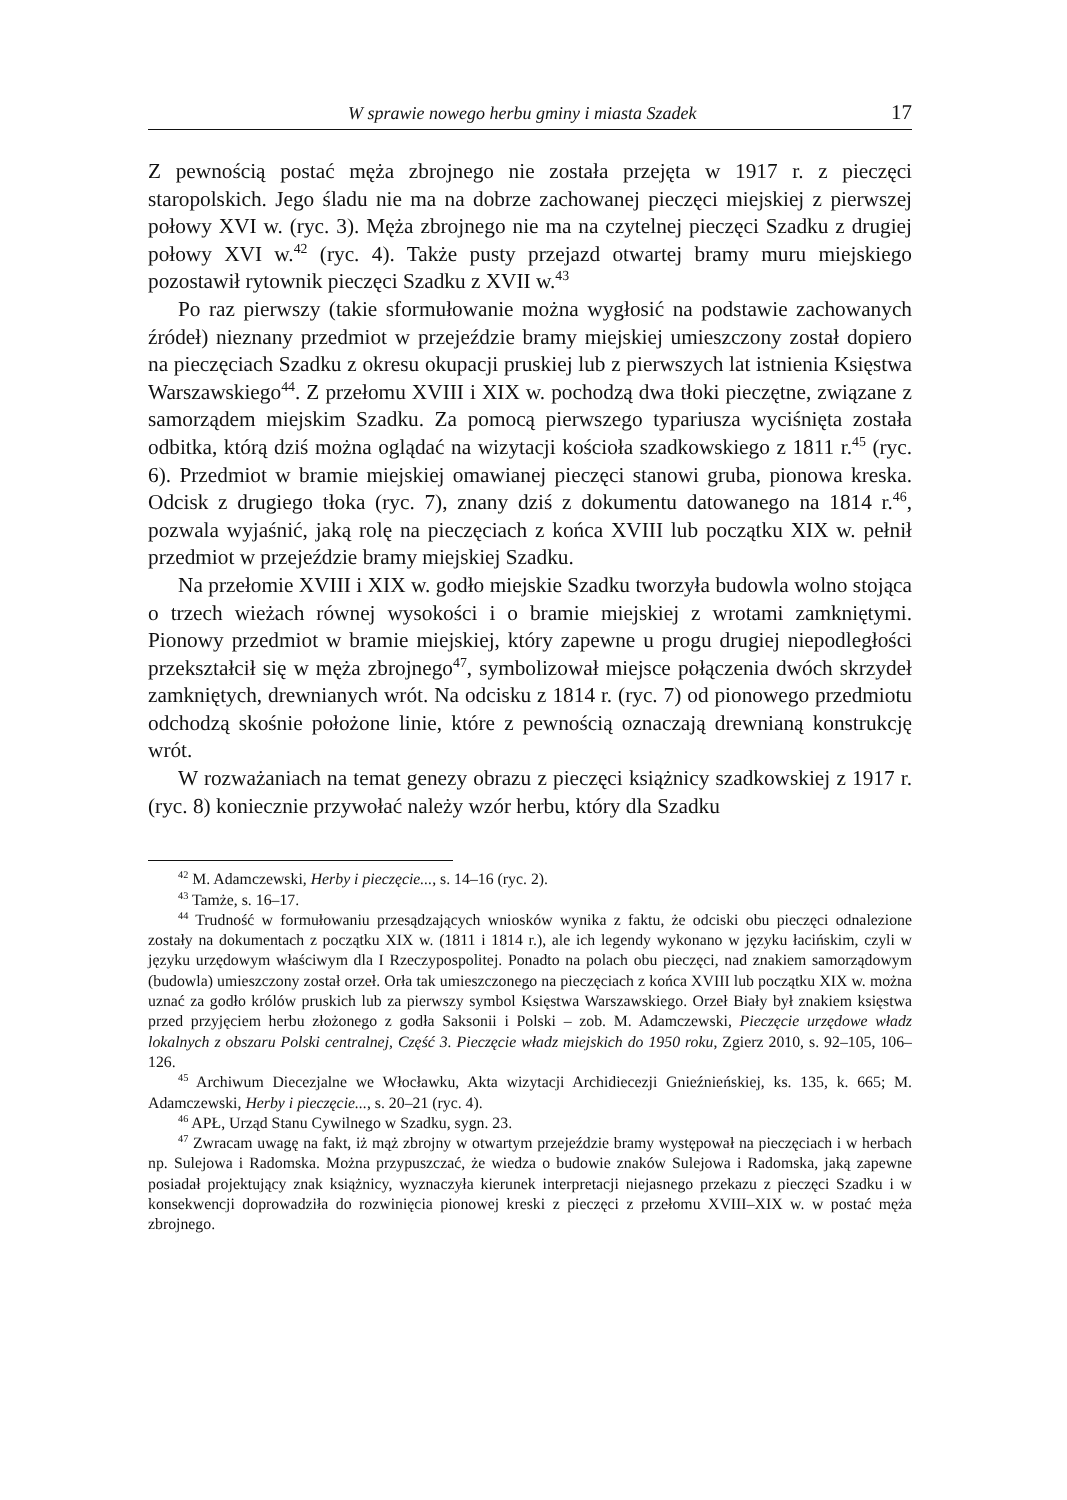W sprawie nowego herbu gminy i miasta Szadek 17
Z pewnością postać męża zbrojnego nie została przejęta w 1917 r. z pieczęci staropolskich. Jego śladu nie ma na dobrze zachowanej pieczęci miejskiej z pierwszej połowy XVI w. (ryc. 3). Męża zbrojnego nie ma na czytelnej pieczęci Szadku z drugiej połowy XVI w.<sup>42</sup> (ryc. 4). Także pusty przejazd otwartej bramy muru miejskiego pozostawił rytownik pieczęci Szadku z XVII w.<sup>43</sup>
Po raz pierwszy (takie sformułowanie można wygłosić na podstawie zachowanych źródeł) nieznany przedmiot w przejeździe bramy miejskiej umieszczony został dopiero na pieczęciach Szadku z okresu okupacji pruskiej lub z pierwszych lat istnienia Księstwa Warszawskiego<sup>44</sup>. Z przełomu XVIII i XIX w. pochodzą dwa tłoki pieczętne, związane z samorządem miejskim Szadku. Za pomocą pierwszego typariusza wyciśnięta została odbitka, którą dziś można oglądać na wizytacji kościoła szadkowskiego z 1811 r.<sup>45</sup> (ryc. 6). Przedmiot w bramie miejskiej omawianej pieczęci stanowi gruba, pionowa kreska. Odcisk z drugiego tłoka (ryc. 7), znany dziś z dokumentu datowanego na 1814 r.<sup>46</sup>, pozwala wyjaśnić, jaką rolę na pieczęciach z końca XVIII lub początku XIX w. pełnił przedmiot w przejeździe bramy miejskiej Szadku.
Na przełomie XVIII i XIX w. godło miejskie Szadku tworzyła budowla wolno stojąca o trzech wieżach równej wysokości i o bramie miejskiej z wrotami zamkniętymi. Pionowy przedmiot w bramie miejskiej, który zapewne u progu drugiej niepodległości przekształcił się w męża zbrojnego<sup>47</sup>, symbolizował miejsce połączenia dwóch skrzydeł zamkniętych, drewnianych wrót. Na odcisku z 1814 r. (ryc. 7) od pionowego przedmiotu odchodzą skośnie położone linie, które z pewnością oznaczają drewnianą konstrukcję wrót.
W rozważaniach na temat genezy obrazu z pieczęci książnicy szadkowskiej z 1917 r. (ryc. 8) koniecznie przywołać należy wzór herbu, który dla Szadku
<sup>42</sup> M. Adamczewski, Herby i pieczęcie..., s. 14–16 (ryc. 2).
<sup>43</sup> Tamże, s. 16–17.
<sup>44</sup> Trudność w formułowaniu przesądzających wniosków wynika z faktu, że odciski obu pieczęci odnalezione zostały na dokumentach z początku XIX w. (1811 i 1814 r.), ale ich legendy wykonano w języku łacińskim, czyli w języku urzędowym właściwym dla I Rzeczypospolitej. Ponadto na polach obu pieczęci, nad znakiem samorządowym (budowla) umieszczony został orzeł. Orła tak umieszczonego na pieczęciach z końca XVIII lub początku XIX w. można uznać za godło królów pruskich lub za pierwszy symbol Księstwa Warszawskiego. Orzeł Biały był znakiem księstwa przed przyjęciem herbu złożonego z godła Saksonii i Polski – zob. M. Adamczewski, Pieczęcie urzędowe władz lokalnych z obszaru Polski centralnej, Część 3. Pieczęcie władz miejskich do 1950 roku, Zgierz 2010, s. 92–105, 106–126.
<sup>45</sup> Archiwum Diecezjalne we Włocławku, Akta wizytacji Archidiecezji Gnieźnieńskiej, ks. 135, k. 665; M. Adamczewski, Herby i pieczęcie..., s. 20–21 (ryc. 4).
<sup>46</sup> APŁ, Urząd Stanu Cywilnego w Szadku, sygn. 23.
<sup>47</sup> Zwracam uwagę na fakt, iż mąż zbrojny w otwartym przejeździe bramy występował na pieczęciach i w herbach np. Sulejowa i Radomska. Można przypuszczać, że wiedza o budowie znaków Sulejowa i Radomska, jaką zapewne posiadał projektujący znak książnicy, wyznaczyła kierunek interpretacji niejasnego przekazu z pieczęci Szadku i w konsekwencji doprowadziła do rozwinięcia pionowej kreski z pieczęci z przełomu XVIII–XIX w. w postać męża zbrojnego.